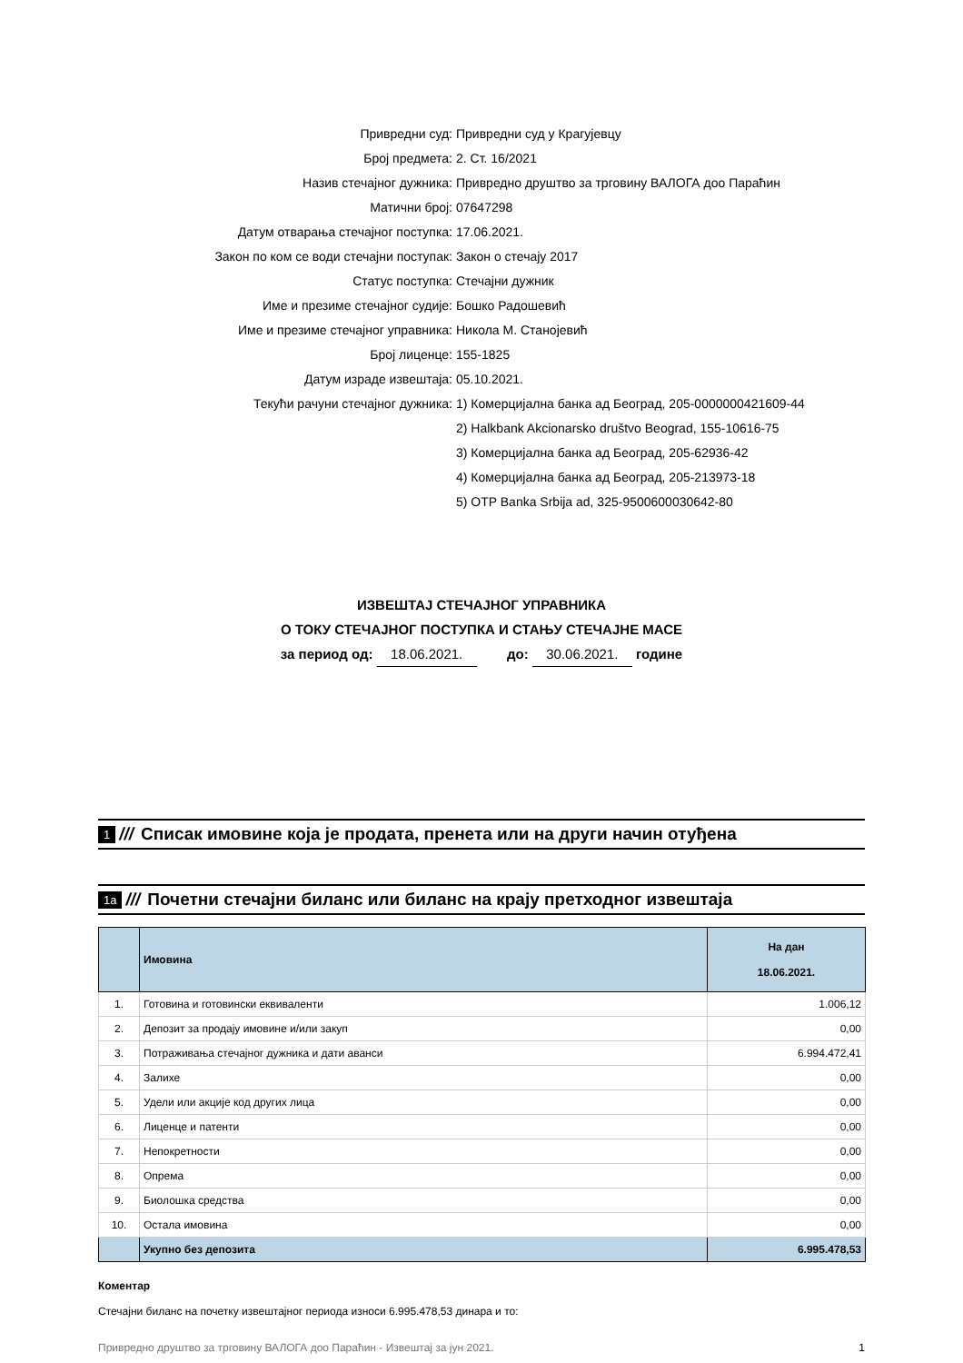Привредни суд: Привредни суд у Крагујевцу
Број предмета: 2. Ст. 16/2021
Назив стечајног дужника: Привредно друштво за трговину ВАЛОГА доо Параћин
Матични број: 07647298
Датум отварања стечајног поступка: 17.06.2021.
Закон по ком се води стечајни поступак: Закон о стечају 2017
Статус поступка: Стечајни дужник
Име и презиме стечајног судије: Бошко Радошевић
Име и презиме стечајног управника: Никола М. Станојевић
Број лиценце: 155-1825
Датум израде извештаја: 05.10.2021.
Текући рачуни стечајног дужника: 1) Комерцијална банка ад Београд, 205-0000000421609-44
2) Halkbank Akcionarsko društvo Beograd, 155-10616-75
3) Комерцијална банка ад Београд, 205-62936-42
4) Комерцијална банка ад Београд, 205-213973-18
5) OTP Banka Srbija ad, 325-9500600030642-80
ИЗВЕШТАЈ СТЕЧАЈНОГ УПРАВНИКА
О ТОКУ СТЕЧАЈНОГ ПОСТУПКА И СТАЊУ СТЕЧАЈНЕ МАСЕ
за период од: 18.06.2021. до: 30.06.2021. године
1 /// Списак имовине која је продата, пренета или на други начин отуђена
1а /// Почетни стечајни биланс или биланс на крају претходног извештаја
| | Имовина | На дан 18.06.2021. |
| --- | --- | --- |
| 1. | Готовина и готовински еквиваленти | 1.006,12 |
| 2. | Депозит за продају имовине и/или закуп | 0,00 |
| 3. | Потраживања стечајног дужника и дати аванси | 6.994.472,41 |
| 4. | Залихе | 0,00 |
| 5. | Удели или акције код других лица | 0,00 |
| 6. | Лиценце и патенти | 0,00 |
| 7. | Непокретности | 0,00 |
| 8. | Опрема | 0,00 |
| 9. | Биолошка средства | 0,00 |
| 10. | Остала имовина | 0,00 |
| | Укупно без депозита | 6.995.478,53 |
Коментар
Стечајни биланс на почетку извештајног периода износи 6.995.478,53 динара и то:
Привредно друштво за трговину ВАЛОГА доо Параћин - Извештај за јун 2021. 1